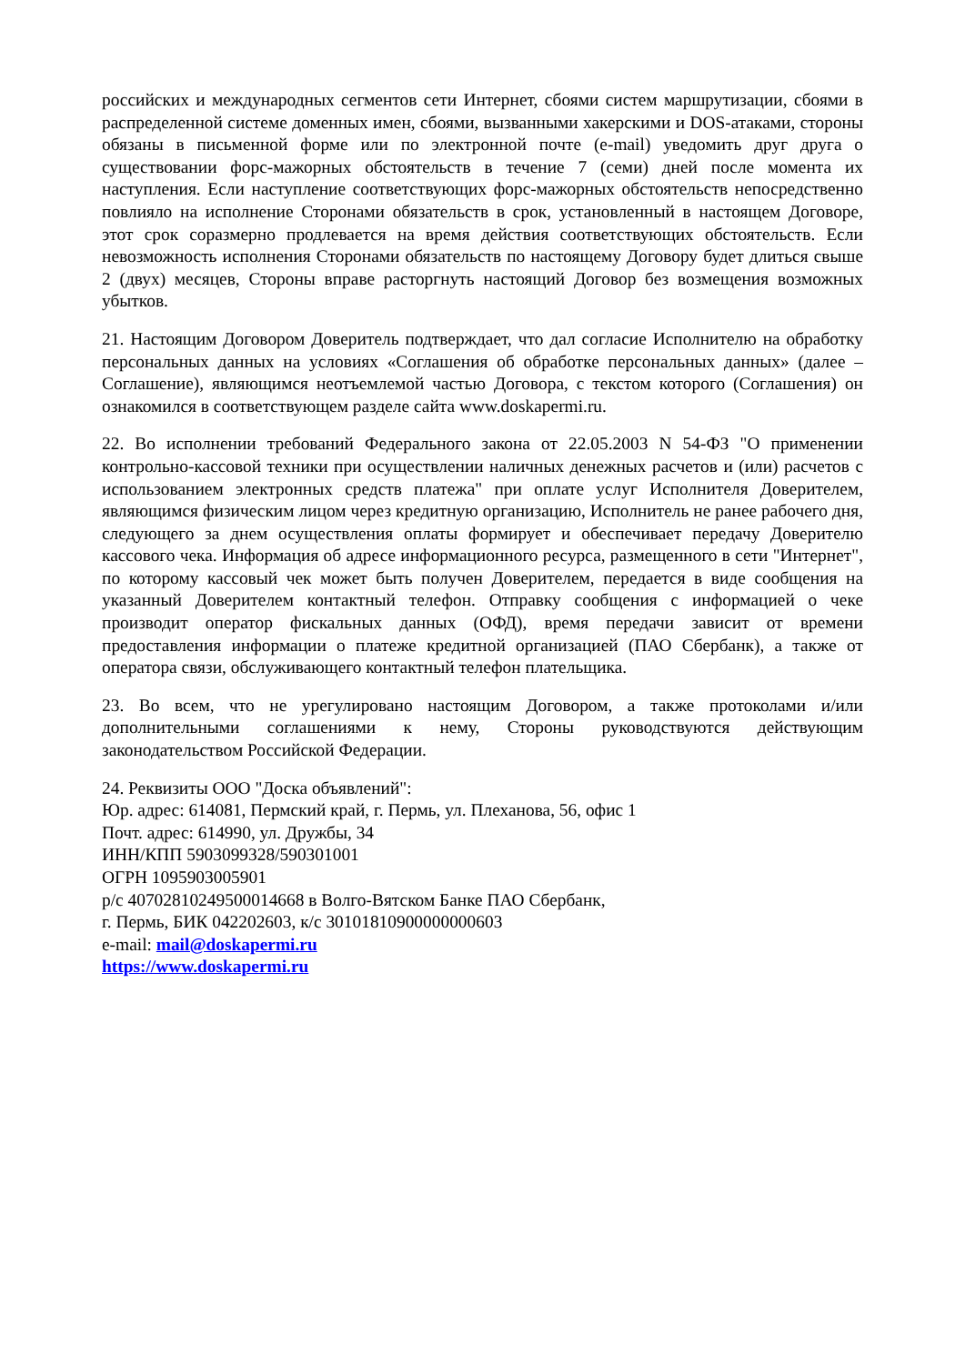российских и международных сегментов сети Интернет, сбоями систем маршрутизации, сбоями в распределенной системе доменных имен, сбоями, вызванными хакерскими и DOS-атаками, стороны обязаны в письменной форме или по электронной почте (e-mail) уведомить друг друга о существовании форс-мажорных обстоятельств в течение 7 (семи) дней после момента их наступления. Если наступление соответствующих форс-мажорных обстоятельств непосредственно повлияло на исполнение Сторонами обязательств в срок, установленный в настоящем Договоре, этот срок соразмерно продлевается на время действия соответствующих обстоятельств. Если невозможность исполнения Сторонами обязательств по настоящему Договору будет длиться свыше 2 (двух) месяцев, Стороны вправе расторгнуть настоящий Договор без возмещения возможных убытков.
21. Настоящим Договором Доверитель подтверждает, что дал согласие Исполнителю на обработку персональных данных на условиях «Соглашения об обработке персональных данных» (далее – Соглашение), являющимся неотъемлемой частью Договора, с текстом которого (Соглашения) он ознакомился в соответствующем разделе сайта www.doskapermi.ru.
22. Во исполнении требований Федерального закона от 22.05.2003 N 54-ФЗ "О применении контрольно-кассовой техники при осуществлении наличных денежных расчетов и (или) расчетов с использованием электронных средств платежа" при оплате услуг Исполнителя Доверителем, являющимся физическим лицом через кредитную организацию, Исполнитель не ранее рабочего дня, следующего за днем осуществления оплаты формирует и обеспечивает передачу Доверителю кассового чека. Информация об адресе информационного ресурса, размещенного в сети "Интернет", по которому кассовый чек может быть получен Доверителем, передается в виде сообщения на указанный Доверителем контактный телефон. Отправку сообщения с информацией о чеке производит оператор фискальных данных (ОФД), время передачи зависит от времени предоставления информации о платеже кредитной организацией (ПАО Сбербанк), а также от оператора связи, обслуживающего контактный телефон плательщика.
23. Во всем, что не урегулировано настоящим Договором, а также протоколами и/или дополнительными соглашениями к нему, Стороны руководствуются действующим законодательством Российской Федерации.
24. Реквизиты ООО "Доска объявлений":
Юр. адрес: 614081, Пермский край, г. Пермь, ул. Плеханова, 56, офис 1
Почт. адрес: 614990, ул. Дружбы, 34
ИНН/КПП 5903099328/590301001
ОГРН 1095903005901
р/с 40702810249500014668 в Волго-Вятском Банке ПАО Сбербанк,
г. Пермь, БИК 042202603, к/с 30101810900000000603
e-mail: mail@doskapermi.ru
https://www.doskapermi.ru